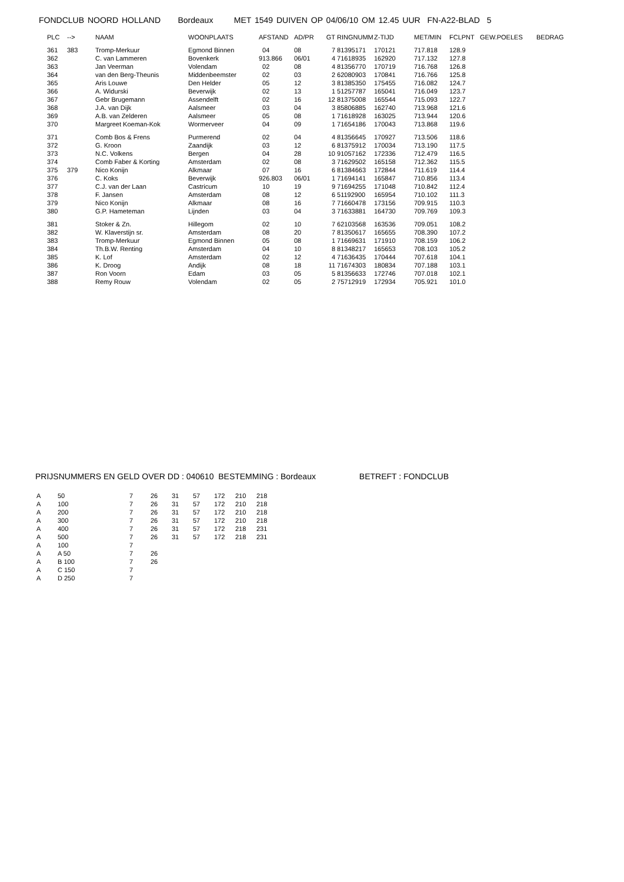FONDCLUB NOORD HOLLAND Bordeaux MET 1549 DUIVEN OP 04/06/10 OM 12.45 UUR FN-A22-BLAD 5
| PLC | --> | NAAM | WOONPLAATS | AFSTAND | AD/PR | GT | RINGNUMM | Z-TIJD | MET/MIN | FCLPNT | GEW.POELES | BEDRAG |
| --- | --- | --- | --- | --- | --- | --- | --- | --- | --- | --- | --- | --- |
| 361 | 383 | Tromp-Merkuur | Egmond Binnen | 04 | 08 | 7 | 81395171 | 170121 | 717.818 | 128.9 | | |
| 362 | | C. van Lammeren | Bovenkerk | 913.866 | 06/01 | 4 | 71618935 | 162920 | 717.132 | 127.8 | | |
| 363 | | Jan Veerman | Volendam | 02 | 08 | 4 | 81356770 | 170719 | 716.768 | 126.8 | | |
| 364 | | van den Berg-Theunis | Middenbeemster | 02 | 03 | 2 | 62080903 | 170841 | 716.766 | 125.8 | | |
| 365 | | Aris Louwe | Den Helder | 05 | 12 | 3 | 81385350 | 175455 | 716.082 | 124.7 | | |
| 366 | | A. Widurski | Beverwijk | 02 | 13 | 1 | 51257787 | 165041 | 716.049 | 123.7 | | |
| 367 | | Gebr Brugemann | Assendelft | 02 | 16 | 12 | 81375008 | 165544 | 715.093 | 122.7 | | |
| 368 | | J.A. van Dijk | Aalsmeer | 03 | 04 | 3 | 85806885 | 162740 | 713.968 | 121.6 | | |
| 369 | | A.B. van Zelderen | Aalsmeer | 05 | 08 | 1 | 71618928 | 163025 | 713.944 | 120.6 | | |
| 370 | | Margreet Koeman-Kok | Wormerveer | 04 | 09 | 1 | 71654186 | 170043 | 713.868 | 119.6 | | |
| 371 | | Comb Bos & Frens | Purmerend | 02 | 04 | 4 | 81356645 | 170927 | 713.506 | 118.6 | | |
| 372 | | G. Kroon | Zaandijk | 03 | 12 | 6 | 81375912 | 170034 | 713.190 | 117.5 | | |
| 373 | | N.C. Volkens | Bergen | 04 | 28 | 10 | 91057162 | 172336 | 712.479 | 116.5 | | |
| 374 | | Comb Faber & Korting | Amsterdam | 02 | 08 | 3 | 71629502 | 165158 | 712.362 | 115.5 | | |
| 375 | 379 | Nico Konijn | Alkmaar | 07 | 16 | 6 | 81384663 | 172844 | 711.619 | 114.4 | | |
| 376 | | C. Koks | Beverwijk | 926.803 | 06/01 | 1 | 71694141 | 165847 | 710.856 | 113.4 | | |
| 377 | | C.J. van der Laan | Castricum | 10 | 19 | 9 | 71694255 | 171048 | 710.842 | 112.4 | | |
| 378 | | F. Jansen | Amsterdam | 08 | 12 | 6 | 51192900 | 165954 | 710.102 | 111.3 | | |
| 379 | | Nico Konijn | Alkmaar | 08 | 16 | 7 | 71660478 | 173156 | 709.915 | 110.3 | | |
| 380 | | G.P. Hameteman | Lijnden | 03 | 04 | 3 | 71633881 | 164730 | 709.769 | 109.3 | | |
| 381 | | Stoker & Zn. | Hillegom | 02 | 10 | 7 | 62103568 | 163536 | 709.051 | 108.2 | | |
| 382 | | W. Klaverstijn sr. | Amsterdam | 08 | 20 | 7 | 81350617 | 165655 | 708.390 | 107.2 | | |
| 383 | | Tromp-Merkuur | Egmond Binnen | 05 | 08 | 1 | 71669631 | 171910 | 708.159 | 106.2 | | |
| 384 | | Th.B.W. Renting | Amsterdam | 04 | 10 | 8 | 81348217 | 165653 | 708.103 | 105.2 | | |
| 385 | | K. Lof | Amsterdam | 02 | 12 | 4 | 71636435 | 170444 | 707.618 | 104.1 | | |
| 386 | | K. Droog | Andijk | 08 | 18 | 11 | 71674303 | 180834 | 707.188 | 103.1 | | |
| 387 | | Ron Voorn | Edam | 03 | 05 | 5 | 81356633 | 172746 | 707.018 | 102.1 | | |
| 388 | | Remy Rouw | Volendam | 02 | 05 | 2 | 75712919 | 172934 | 705.921 | 101.0 | | |
PRIJSNUMMERS EN GELD OVER DD : 040610 BESTEMMING : Bordeaux BETREFT : FONDCLUB
| A | 50 | 7 | 26 | 31 | 57 | 172 | 210 | 218 |
| A | 100 | 7 | 26 | 31 | 57 | 172 | 210 | 218 |
| A | 200 | 7 | 26 | 31 | 57 | 172 | 210 | 218 |
| A | 300 | 7 | 26 | 31 | 57 | 172 | 210 | 218 |
| A | 400 | 7 | 26 | 31 | 57 | 172 | 218 | 231 |
| A | 500 | 7 | 26 | 31 | 57 | 172 | 218 | 231 |
| A | 100 | 7 | | | | | | |
| A | A 50 | 7 | 26 | | | | | |
| A | B 100 | 7 | 26 | | | | | |
| A | C 150 | 7 | | | | | | |
| A | D 250 | 7 | | | | | | |